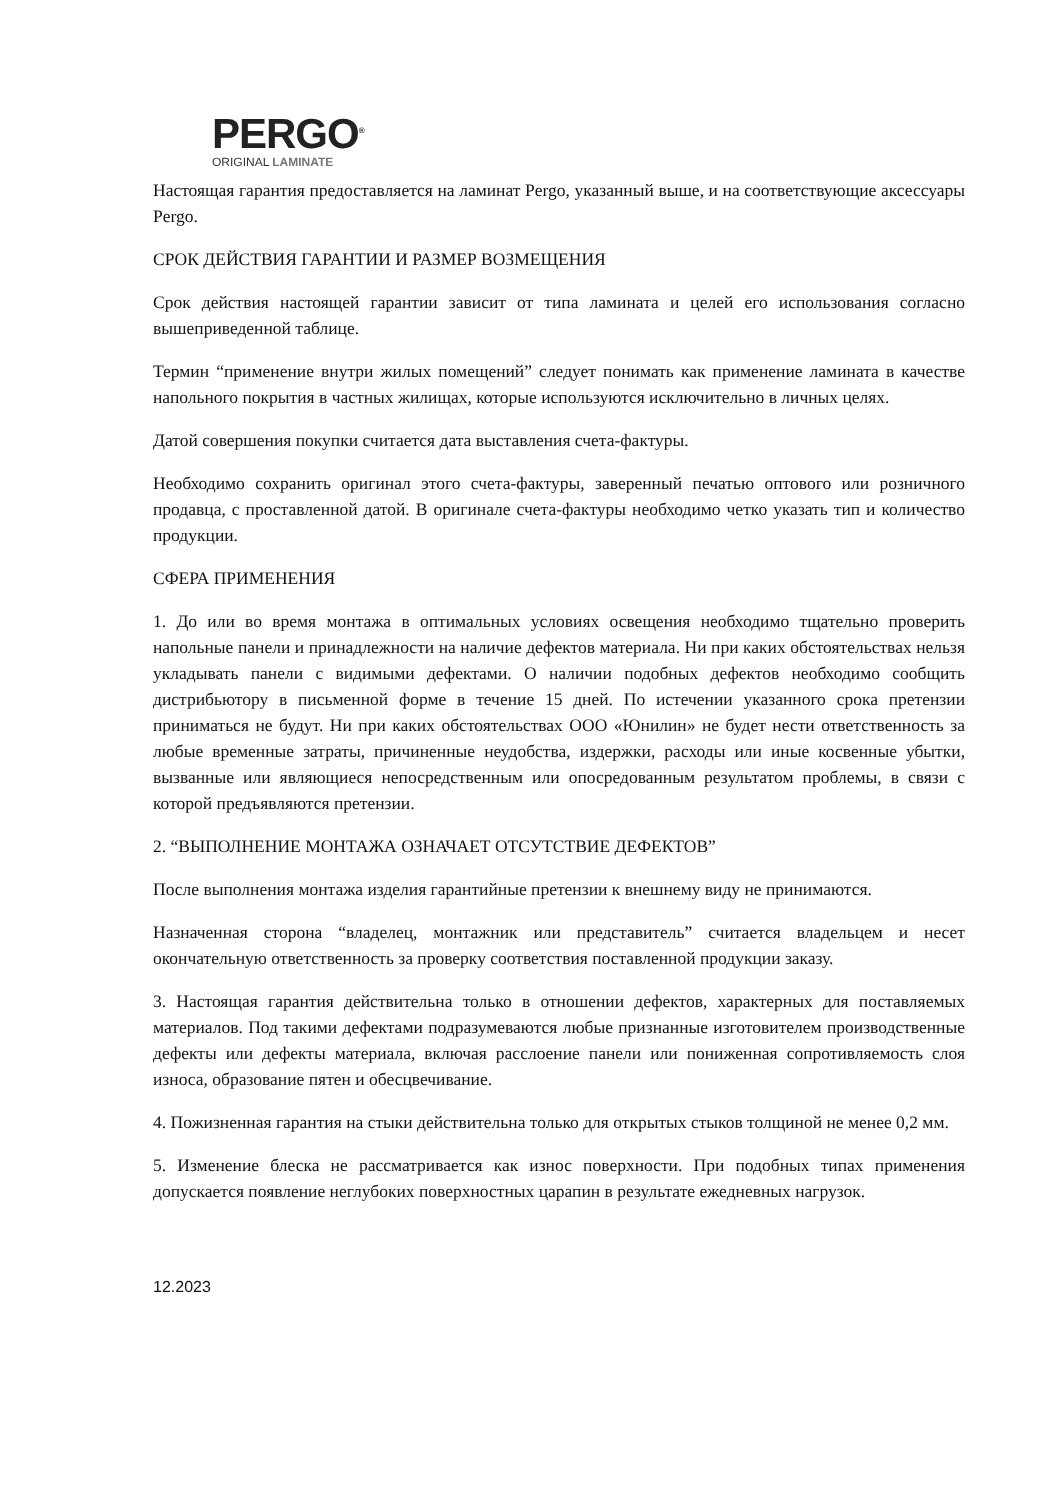PERGO<sup>®</sup>
ORIGINAL LAMINATE
Настоящая гарантия предоставляется на ламинат Pergo, указанный выше, и на соответствующие аксессуары Pergo.
СРОК ДЕЙСТВИЯ ГАРАНТИИ И РАЗМЕР ВОЗМЕЩЕНИЯ
Срок действия настоящей гарантии зависит от типа ламината и целей его использования согласно вышеприведенной таблице.
Термин “применение внутри жилых помещений” следует понимать как применение ламината в качестве напольного покрытия в частных жилищах, которые используются исключительно в личных целях.
Датой совершения покупки считается дата выставления счета-фактуры.
Необходимо сохранить оригинал этого счета-фактуры, заверенный печатью оптового или розничного продавца, с проставленной датой. В оригинале счета-фактуры необходимо четко указать тип и количество продукции.
СФЕРА ПРИМЕНЕНИЯ
1. До или во время монтажа в оптимальных условиях освещения необходимо тщательно проверить напольные панели и принадлежности на наличие дефектов материала. Ни при каких обстоятельствах нельзя укладывать панели с видимыми дефектами. О наличии подобных дефектов необходимо сообщить дистрибьютору в письменной форме в течение 15 дней. По истечении указанного срока претензии приниматься не будут. Ни при каких обстоятельствах ООО «Юнилин» не будет нести ответственность за любые временные затраты, причиненные неудобства, издержки, расходы или иные косвенные убытки, вызванные или являющиеся непосредственным или опосредованным результатом проблемы, в связи с которой предъявляются претензии.
2. “ВЫПОЛНЕНИЕ МОНТАЖА ОЗНАЧАЕТ ОТСУТСТВИЕ ДЕФЕКТОВ”
После выполнения монтажа изделия гарантийные претензии к внешнему виду не принимаются.
Назначенная сторона “владелец, монтажник или представитель” считается владельцем и несет окончательную ответственность за проверку соответствия поставленной продукции заказу.
3. Настоящая гарантия действительна только в отношении дефектов, характерных для поставляемых материалов. Под такими дефектами подразумеваются любые признанные изготовителем производственные дефекты или дефекты материала, включая расслоение панели или пониженная сопротивляемость слоя износа, образование пятен и обесцвечивание.
4. Пожизненная гарантия на стыки действительна только для открытых стыков толщиной не менее 0,2 мм.
5. Изменение блеска не рассматривается как износ поверхности. При подобных типах применения допускается появление неглубоких поверхностных царапин в результате ежедневных нагрузок.
12.2023